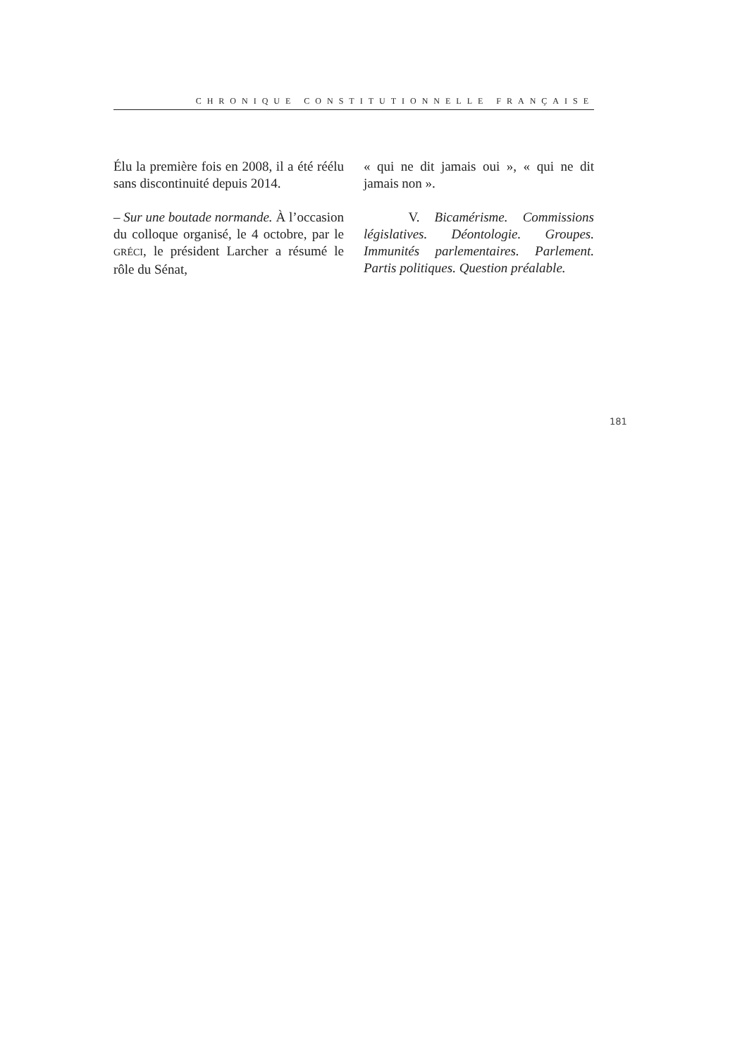CHRONIQUE CONSTITUTIONNELLE FRANÇAISE
Élu la première fois en 2008, il a été réélu sans discontinuité depuis 2014.
– Sur une boutade normande. À l’occasion du colloque organisé, le 4 octobre, par le GRÉCI, le président Larcher a résumé le rôle du Sénat,
« qui ne dit jamais oui », « qui ne dit jamais non ».
V. Bicamérisme. Commissions législatives. Déontologie. Groupes. Immunités parlementaires. Parlement. Partis politiques. Question préalable.
181